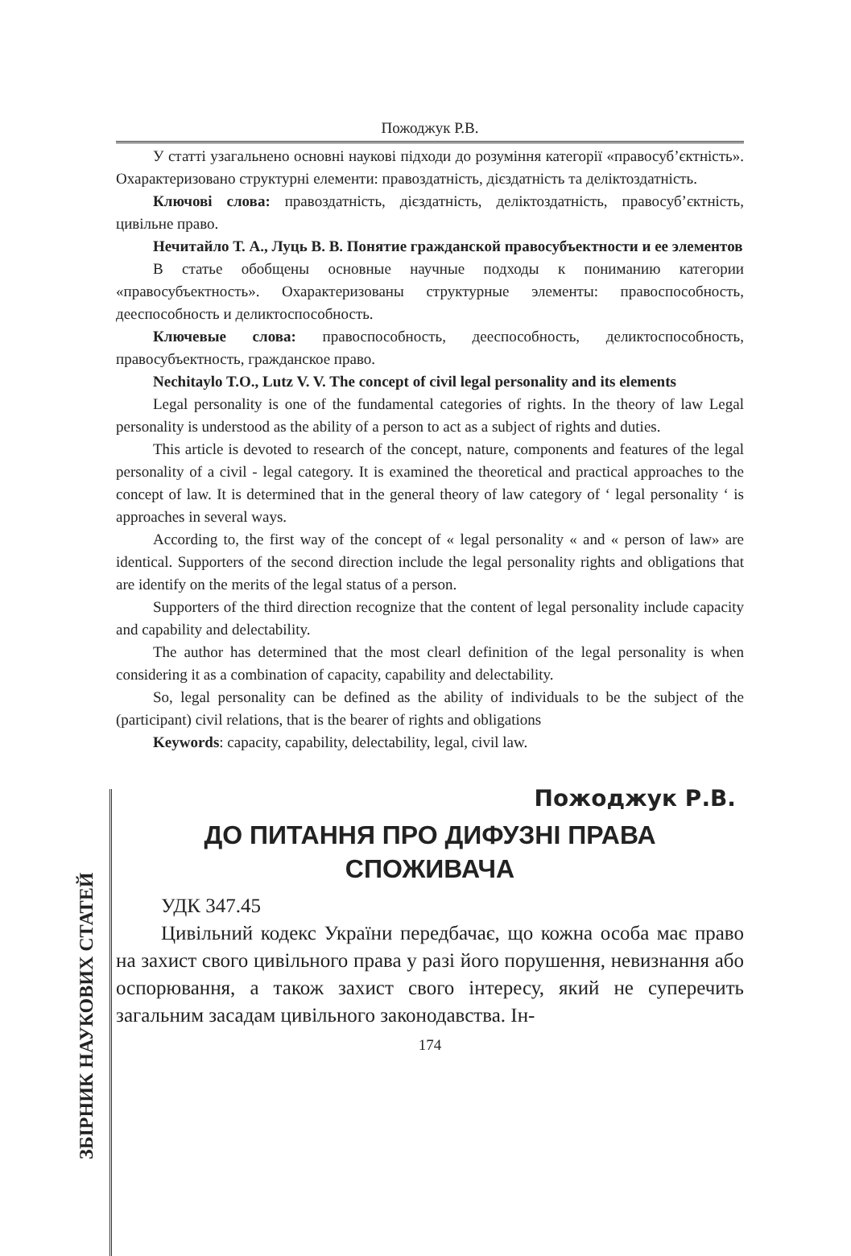Пожоджук Р.В.
ЗБІРНИК НАУКОВИХ СТАТЕЙ
У статті узагальнено основні наукові підходи до розуміння категорії «правосуб’єктність». Охарактеризовано структурні елементи: правоздатність, дієздатність та деліктоздатність.
Ключові слова: правоздатність, дієздатність, деліктоздатність, правосуб’єктність, цивільне право.
Нечитайло Т. А., Луць В. В. Понятие гражданской правосубъектности и ее элементов
В статье обобщены основные научные подходы к пониманию категории «правосубъектность». Охарактеризованы структурные элементы: правоспособность, дееспособность и деликтоспособность.
Ключевые слова: правоспособность, дееспособность, деликтоспособность, правосубъектность, гражданское право.
Nechitaylo T.O., Lutz V. V. The concept of civil legal personality and its elements
Legal personality is one of the fundamental categories of rights. In the theory of law Legal personality is understood as the ability of a person to act as a subject of rights and duties.
This article is devoted to research of the concept, nature, components and features of the legal personality of a civil - legal category. It is examined the theoretical and practical approaches to the concept of law. It is determined that in the general theory of law category of ‘ legal personality ‘ is approaches in several ways.
According to, the first way of the concept of « legal personality « and « person of law» are identical. Supporters of the second direction include the legal personality rights and obligations that are identify on the merits of the legal status of a person.
Supporters of the third direction recognize that the content of legal personality include capacity and capability and delectability.
The author has determined that the most clearl definition of the legal personality is when considering it as a combination of capacity, capability and delectability.
So, legal personality can be defined as the ability of individuals to be the subject of the (participant) civil relations, that is the bearer of rights and obligations
Keywords: capacity, capability, delectability, legal, civil law.
Пожоджук Р.В.
ДО ПИТАННЯ ПРО ДИФУЗНІ ПРАВА
СПОЖИВАЧА
УДК 347.45
Цивільний кодекс України передбачає, що кожна особа має право на захист свого цивільного права у разі його порушення, невизнання або оспорювання, а також захист свого інтересу, який не суперечить загальним засадам цивільного законодавства. Ін-
174